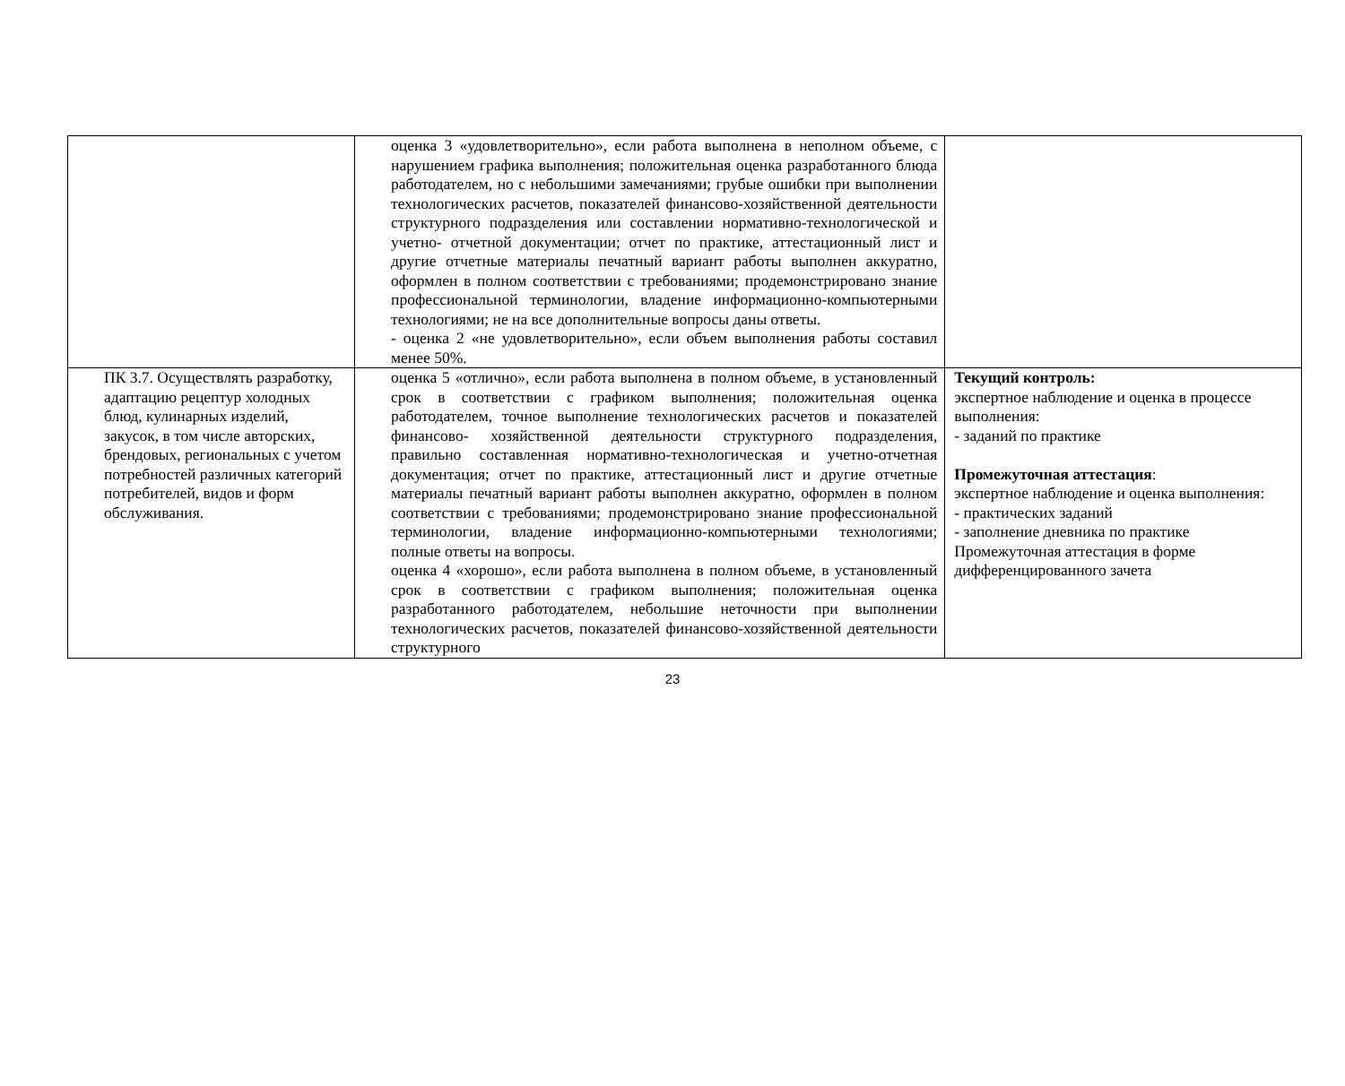| | оценка 3 «удовлетворительно», если работа выполнена в неполном объеме, с нарушением графика выполнения; положительная оценка разработанного блюда работодателем, но с небольшими замечаниями; грубые ошибки при выполнении технологических расчетов, показателей финансово-хозяйственной деятельности структурного подразделения или составлении нормативно-технологической и учетно- отчетной документации; отчет по практике, аттестационный лист и другие отчетные материалы печатный вариант работы выполнен аккуратно, оформлен в полном соответствии с требованиями; продемонстрировано знание профессиональной терминологии, владение информационно-компьютерными технологиями; не на все дополнительные вопросы даны ответы. - оценка 2 «не удовлетворительно», если объем выполнения работы составил менее 50%. | |
| ПК 3.7. Осуществлять разработку, адаптацию рецептур холодных блюд, кулинарных изделий, закусок, в том числе авторских, брендовых, региональных с учетом потребностей различных категорий потребителей, видов и форм обслуживания. | оценка 5 «отлично», если работа выполнена в полном объеме, в установленный срок в соответствии с графиком выполнения; положительная оценка работодателем, точное выполнение технологических расчетов и показателей финансово- хозяйственной деятельности структурного подразделения, правильно составленная нормативно-технологическая и учетно-отчетная документация; отчет по практике, аттестационный лист и другие отчетные материалы печатный вариант работы выполнен аккуратно, оформлен в полном соответствии с требованиями; продемонстрировано знание профессиональной терминологии, владение информационно-компьютерными технологиями; полные ответы на вопросы. оценка 4 «хорошо», если работа выполнена в полном объеме, в установленный срок в соответствии с графиком выполнения; положительная оценка разработанного работодателем, небольшие неточности при выполнении технологических расчетов, показателей финансово-хозяйственной деятельности структурного | Текущий контроль: экспертное наблюдение и оценка в процессе выполнения: - заданий по практике Промежуточная аттестация : экспертное наблюдение и оценка выполнения: - практических заданий - заполнение дневника по практике Промежуточная аттестация в форме дифференцированного зачета |
23